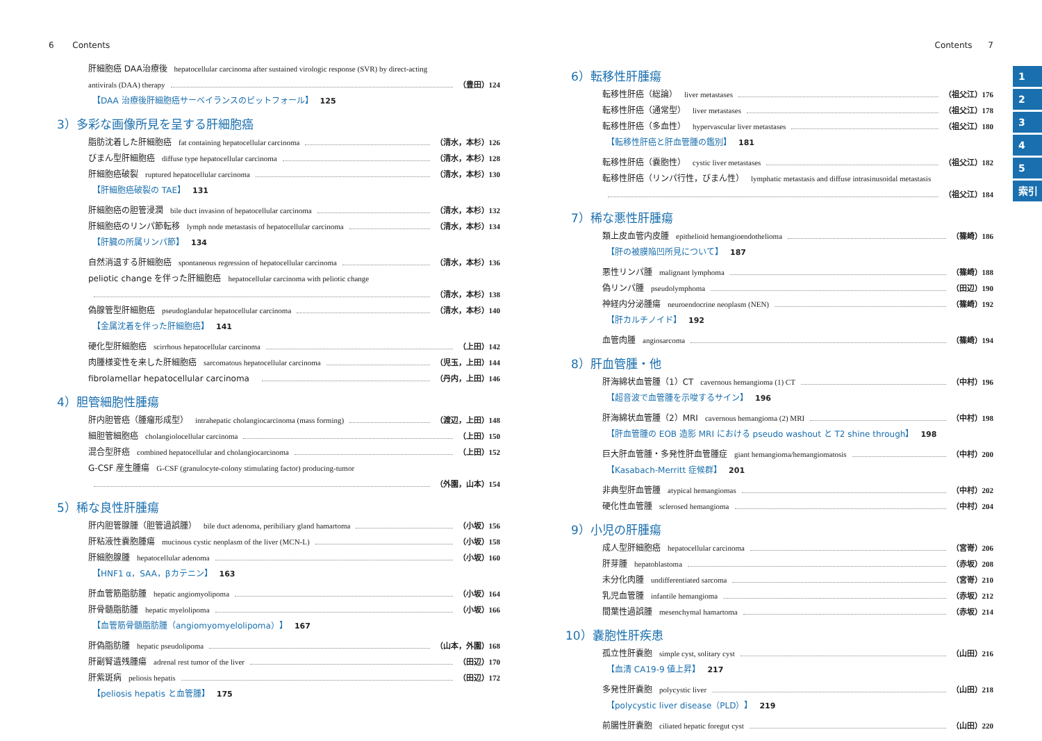6 Contents
肝細胞癌 DAA治療後 hepatocellular carcinoma after sustained virologic response (SVR) by direct-acting
antivirals (DAA) therapy （豊田）124
【DAA 治療後肝細胞癌サーベイランスのピットフォール】 125
3）多彩な画像所見を呈する肝細胞癌
脂肪沈着した肝細胞癌 fat containing hepatocellular carcinoma （清水，本杉）126
びまん型肝細胞癌 diffuse type hepatocellular carcinoma （清水，本杉）128
肝細胞癌破裂 ruptured hepatocellular carcinoma （清水，本杉）130
【肝細胞癌破裂の TAE】 131
肝細胞癌の胆管浸潤 bile duct invasion of hepatocellular carcinoma （清水，本杉）132
肝細胞癌のリンパ節転移 lymph node metastasis of hepatocellular carcinoma （清水，本杉）134
【肝臓の所属リンパ節】 134
自然消退する肝細胞癌 spontaneous regression of hepatocellular carcinoma （清水，本杉）136
peliotic change を伴った肝細胞癌 hepatocellular carcinoma with peliotic change
（清水，本杉）138
偽腺管型肝細胞癌 pseudoglandular hepatocellular carcinoma （清水，本杉）140
【金属沈着を伴った肝細胞癌】 141
硬化型肝細胞癌 scirrhous hepatocellular carcinoma （上田）142
肉腫様変性を来した肝細胞癌 sarcomatous hepatocellular carcinoma （児玉，上田）144
fibrolamellar hepatocellular carcinoma （丹内，上田）146
4）胆管細胞性腫瘍
肝内胆管癌（腫瘤形成型） intrahepatic cholangiocarcinoma (mass forming) （渡辺，上田）148
細胆管細胞癌 cholangiolocellular carcinoma （上田）150
混合型肝癌 combined hepatocellular and cholangiocarcinoma （上田）152
G-CSF 産生腫瘍 G-CSF (granulocyte-colony stimulating factor) producing-tumor
（外園，山本）154
5）稀な良性肝腫瘍
肝内胆管腺腫（胆管過誤腫） bile duct adenoma, peribiliary gland hamartoma （小坂）156
肝粘液性嚢胞腫瘍 mucinous cystic neoplasm of the liver (MCN-L) （小坂）158
肝細胞腺腫 hepatocellular adenoma （小坂）160
【HNF1 α，SAA，βカテニン】 163
肝血管筋脂肪腫 hepatic angiomyolipoma （小坂）164
肝骨髄脂肪腫 hepatic myelolipoma （小坂）166
【血管筋骨髄脂肪腫（angiomyomyelolipoma）】 167
肝偽脂肪腫 hepatic pseudolipoma （山本，外園）168
肝副腎遺残腫瘍 adrenal rest tumor of the liver （田辺）170
肝紫斑病 peliosis hepatis （田辺）172
【peliosis hepatis と血管腫】 175
Contents 7
6）転移性肝腫瘍
転移性肝癌（総論） liver metastases （祖父江）176
転移性肝癌（通常型） liver metastases （祖父江）178
転移性肝癌（多血性） hypervascular liver metastases （祖父江）180
【転移性肝癌と肝血管腫の鑑別】 181
転移性肝癌（嚢胞性） cystic liver metastases （祖父江）182
転移性肝癌（リンパ行性，びまん性） lymphatic metastasis and diffuse intrasinusoidal metastasis
（祖父江）184
7）稀な悪性肝腫瘍
類上皮血管内皮腫 epithelioid hemangioendothelioma （篠崎）186
【肝の被膜陥凹所見について】 187
悪性リンパ腫 malignant lymphoma （篠崎）188
偽リンパ腫 pseudolymphoma （田辺）190
神経内分泌腫瘍 neuroendocrine neoplasm (NEN) （篠崎）192
【肝カルチノイド】 192
血管肉腫 angiosarcoma （篠崎）194
8）肝血管腫・他
肝海綿状血管腫（1）CT cavernous hemangioma (1) CT （中村）196
【超音波で血管腫を示唆するサイン】 196
肝海綿状血管腫（2）MRI cavernous hemangioma (2) MRI （中村）198
【肝血管腫の EOB 造影 MRI における pseudo washout と T2 shine through】 198
巨大肝血管腫・多発性肝血管腫症 giant hemangioma/hemangiomatosis （中村）200
【Kasabach-Merritt 症候群】 201
非典型肝血管腫 atypical hemangiomas （中村）202
硬化性血管腫 sclerosed hemangioma （中村）204
9）小児の肝腫瘍
成人型肝細胞癌 hepatocellular carcinoma （宮嵜）206
肝芽腫 hepatoblastoma （赤坂）208
未分化肉腫 undifferentiated sarcoma （宮嵜）210
乳児血管腫 infantile hemangioma （赤坂）212
間葉性過誤腫 mesenchymal hamartoma （赤坂）214
10）嚢胞性肝疾患
孤立性肝嚢胞 simple cyst, solitary cyst （山田）216
【血清 CA19-9 値上昇】 217
多発性肝嚢胞 polycystic liver （山田）218
【polycystic liver disease（PLD）】 219
前腸性肝嚢胞 ciliated hepatic foregut cyst （山田）220
1
2
3
4
5
索引